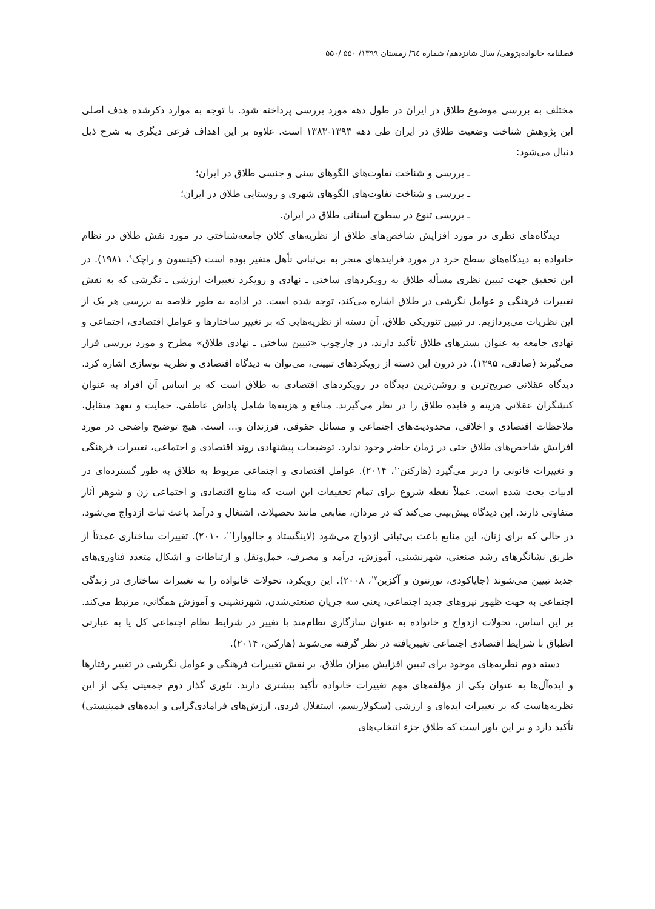فصلنامه خانواده‌پژوهی/ سال شانزدهم/ شماره ٦٤/ زمستان ۱۳۹۹/ ۵۵۰ /۵۵۰
مختلف به بررسی موضوع طلاق در ایران در طول دهه مورد بررسی پرداخته شود. با توجه به موارد ذکرشده هدف اصلی این پژوهش شناخت وضعیت طلاق در ایران طی دهه ۱۳۹۳-۱۳۸۳ است. علاوه بر این اهداف فرعی دیگری به شرح ذیل دنبال می‌شود:
ـ بررسی و شناخت تفاوت‌های الگوهای سنی و جنسی طلاق در ایران؛
ـ بررسی و شناخت تفاوت‌های الگوهای شهری و روستایی طلاق در ایران؛
ـ بررسی تنوع در سطوح استانی طلاق در ایران.
دیدگاه‌های نظری در مورد افزایش شاخص‌های طلاق از نظریه‌های کلان جامعه‌شناختی در مورد نقش طلاق در نظام خانواده به دیدگاه‌های سطح خرد در مورد فرایندهای منجر به بی‌ثباتی تأهل متغیر بوده است (کیتسون و راچک<sup>۹</sup>، ۱۹۸۱). در این تحقیق جهت تبیین نظری مسأله طلاق به رویکردهای ساختی ـ نهادی و رویکرد تغییرات ارزشی ـ نگرشی که به نقش تغییرات فرهنگی و عوامل نگرشی در طلاق اشاره می‌کند، توجه شده است. در ادامه به طور خلاصه به بررسی هر یک از این نظریات می‌پردازیم. در تبیین تئوریکی طلاق، آن دسته از نظریه‌هایی که بر تغییر ساختارها و عوامل اقتصادی، اجتماعی و نهادی جامعه به عنوان بسترهای طلاق تأکید دارند، در چارچوب «تبیین ساختی ـ نهادی طلاق» مطرح و مورد بررسی قرار می‌گیرند (صادقی، ۱۳۹۵). در درون این دسته از رویکردهای تبیینی، می‌توان به دیدگاه اقتصادی و نظریه نوسازی اشاره کرد. دیدگاه عقلانی صریح‌ترین و روشن‌ترین دیدگاه در رویکردهای اقتصادی به طلاق است که بر اساس آن افراد به عنوان کنشگران عقلانی هزینه و فایده طلاق را در نظر می‌گیرند. منافع و هزینه‌ها شامل پاداش عاطفی، حمایت و تعهد متقابل، ملاحظات اقتصادی و اخلاقی، محدودیت‌های اجتماعی و مسائل حقوقی، فرزندان و... است. هیچ توضیح واضحی در مورد افزایش شاخص‌های طلاق حتی در زمان حاضر وجود ندارد. توضیحات پیشنهادی روند اقتصادی و اجتماعی، تغییرات فرهنگی و تغییرات قانونی را دربر می‌گیرد (هارکنن<sup>۱۰</sup>، ۲۰۱۴). عوامل اقتصادی و اجتماعی مربوط به طلاق به طور گسترده‌ای در ادبیات بحث شده است. عملاً نقطه شروع برای تمام تحقیقات این است که منابع اقتصادی و اجتماعی زن و شوهر آثار متفاوتی دارند. این دیدگاه پیش‌بینی می‌کند که در مردان، منابعی مانند تحصیلات، اشتغال و درآمد باعث ثبات ازدواج می‌شود، در حالی که برای زنان، این منابع باعث بی‌ثباتی ازدواج می‌شود (لاینگستاد و جالووارا<sup>۱۱</sup>، ۲۰۱۰). تغییرات ساختاری عمدتاً از طریق نشانگرهای رشد صنعتی، شهرنشینی، آموزش، درآمد و مصرف، حمل‌ونقل و ارتباطات و اشکال متعدد فناوری‌های جدید تبیین می‌شوند (جایاکودی، تورنتون و آکزین<sup>۱۲</sup>، ۲۰۰۸). این رویکرد، تحولات خانواده را به تغییرات ساختاری در زندگی اجتماعی به جهت ظهور نیروهای جدید اجتماعی، یعنی سه جریان صنعتی‌شدن، شهرنشینی و آموزش همگانی، مرتبط می‌کند. بر این اساس، تحولات ازدواج و خانواده به عنوان سازگاری نظام‌مند با تغییر در شرایط نظام اجتماعی کل یا به عبارتی انطباق با شرایط اقتصادی اجتماعی تغییریافته در نظر گرفته می‌شوند (هارکنن، ۲۰۱۴).
دسته دوم نظریه‌های موجود برای تبیین افزایش میزان طلاق، بر نقش تغییرات فرهنگی و عوامل نگرشی در تغییر رفتارها و ایده‌آل‌ها به عنوان یکی از مؤلفه‌های مهم تغییرات خانواده تأکید بیشتری دارند. تئوری گذار دوم جمعیتی یکی از این نظریه‌هاست که بر تغییرات ایده‌ای و ارزشی (سکولاریسم، استقلال فردی، ارزش‌های فرامادی‌گرایی و ایده‌های فمینیستی) تأکید دارد و بر این باور است که طلاق جزء انتخاب‌های